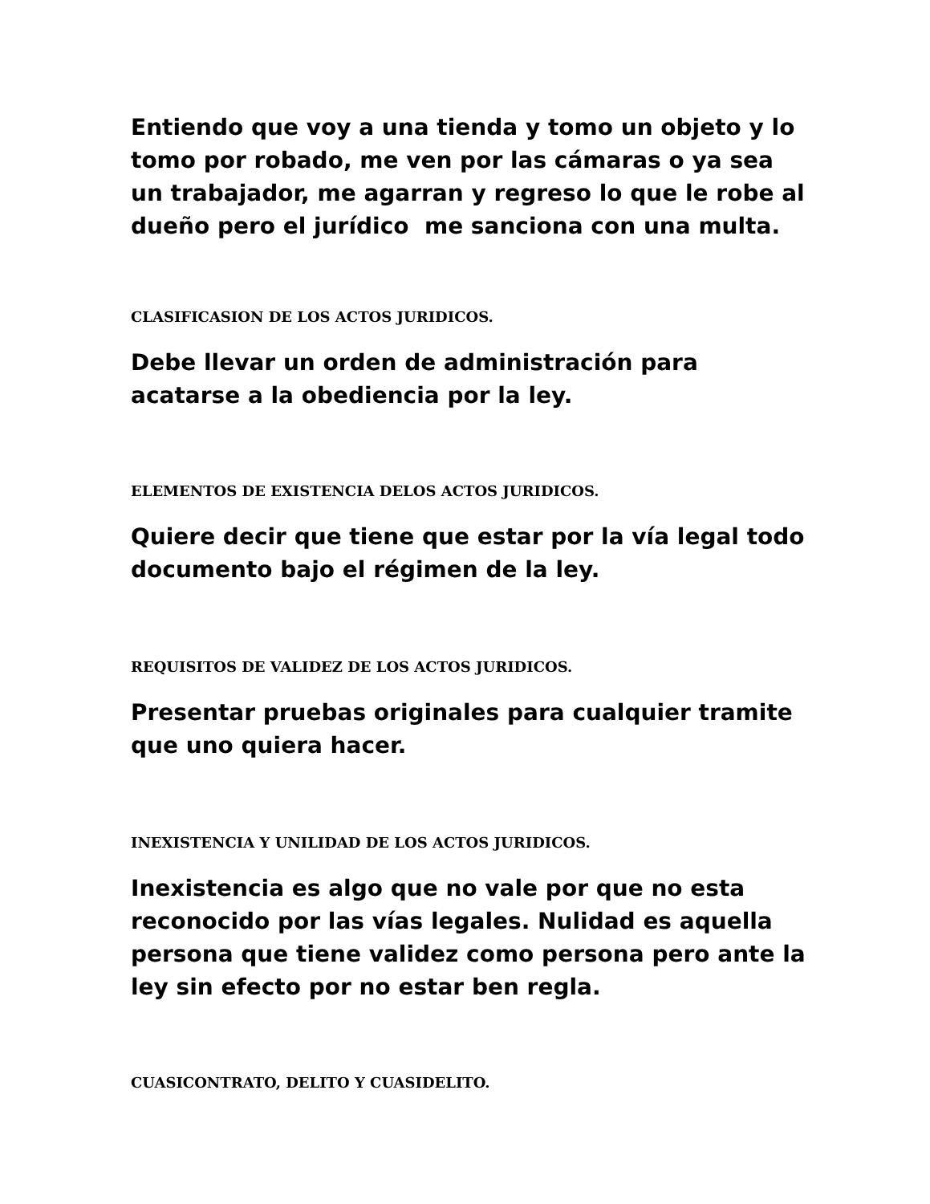Entiendo que voy a una tienda y tomo un objeto y lo tomo por robado, me ven por las cámaras o ya sea un trabajador, me agarran y regreso lo que le robe al dueño pero el jurídico me sanciona con una multa.
CLASIFICASION DE LOS ACTOS JURIDICOS.
Debe llevar un orden de administración para acatarse a la obediencia por la ley.
ELEMENTOS DE EXISTENCIA DELOS ACTOS JURIDICOS.
Quiere decir que tiene que estar por la vía legal todo documento bajo el régimen de la ley.
REQUISITOS DE VALIDEZ DE LOS ACTOS JURIDICOS.
Presentar pruebas originales para cualquier tramite que uno quiera hacer.
INEXISTENCIA Y UNILIDAD DE LOS ACTOS JURIDICOS.
Inexistencia es algo que no vale por que no esta reconocido por las vías legales. Nulidad es aquella persona que tiene validez como persona pero ante la ley sin efecto por no estar ben regla.
CUASICONTRATO, DELITO Y CUASIDELITO.